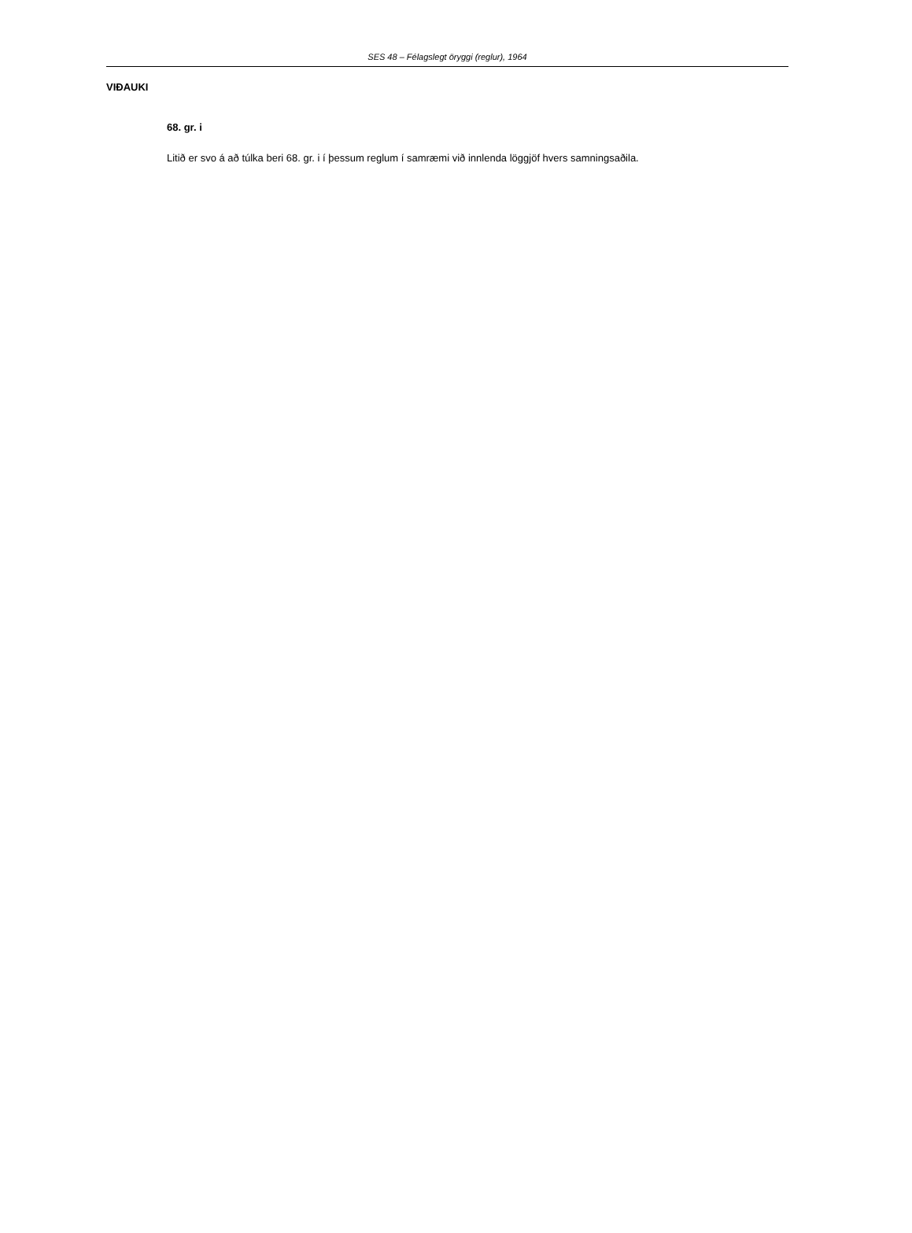SES 48 – Félagslegt öryggi (reglur), 1964
VIÐAUKI
68. gr. i
Litið er svo á að túlka beri 68. gr. i í þessum reglum í samræmi við innlenda löggjöf hvers samningsaðila.